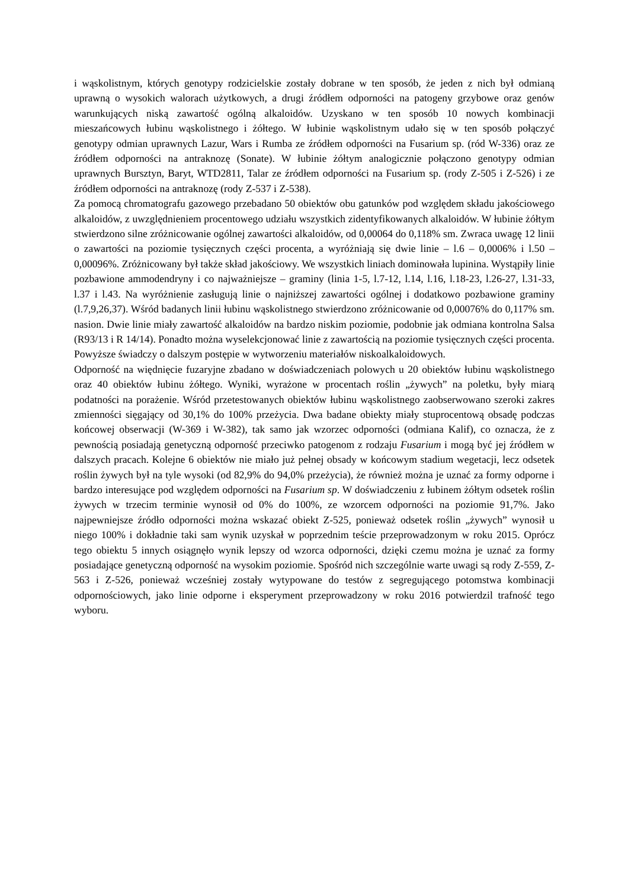i wąskolistnym, których genotypy rodzicielskie zostały dobrane w ten sposób, że jeden z nich był odmianą uprawną o wysokich walorach użytkowych, a drugi źródłem odporności na patogeny grzybowe oraz genów warunkujących niską zawartość ogólną alkaloidów. Uzyskano w ten sposób 10 nowych kombinacji mieszańcowych łubinu wąskolistnego i żółtego. W łubinie wąskolistnym udało się w ten sposób połączyć genotypy odmian uprawnych Lazur, Wars i Rumba ze źródłem odporności na Fusarium sp. (ród W-336) oraz ze źródłem odporności na antraknozę (Sonate). W łubinie żółtym analogicznie połączono genotypy odmian uprawnych Bursztyn, Baryt, WTD2811, Talar ze źródłem odporności na Fusarium sp. (rody Z-505 i Z-526) i ze źródłem odporności na antraknozę (rody Z-537 i Z-538).
Za pomocą chromatografu gazowego przebadano 50 obiektów obu gatunków pod względem składu jakościowego alkaloidów, z uwzględnieniem procentowego udziału wszystkich zidentyfikowanych alkaloidów. W łubinie żółtym stwierdzono silne zróżnicowanie ogólnej zawartości alkaloidów, od 0,00064 do 0,118% sm. Zwraca uwagę 12 linii o zawartości na poziomie tysięcznych części procenta, a wyróżniają się dwie linie – l.6 – 0,0006% i l.50 – 0,00096%. Zróżnicowany był także skład jakościowy. We wszystkich liniach dominowała lupinina. Wystąpiły linie pozbawione ammodendryny i co najważniejsze – graminy (linia 1-5, l.7-12, l.14, l.16, l.18-23, l.26-27, l.31-33, l.37 i l.43. Na wyróżnienie zasługują linie o najniższej zawartości ogólnej i dodatkowo pozbawione graminy (l.7,9,26,37). Wśród badanych linii łubinu wąskolistnego stwierdzono zróżnicowanie od 0,00076% do 0,117% sm. nasion. Dwie linie miały zawartość alkaloidów na bardzo niskim poziomie, podobnie jak odmiana kontrolna Salsa (R93/13 i R 14/14). Ponadto można wyselekcjonować linie z zawartością na poziomie tysięcznych części procenta. Powyższe świadczy o dalszym postępie w wytworzeniu materiałów niskoalkaloidowych.
Odporność na więdnięcie fuzaryjne zbadano w doświadczeniach polowych u 20 obiektów łubinu wąskolistnego oraz 40 obiektów łubinu żółtego. Wyniki, wyrażone w procentach roślin „żywych” na poletku, były miarą podatności na porażenie. Wśród przetestowanych obiektów łubinu wąskolistnego zaobserwowano szeroki zakres zmienności sięgający od 30,1% do 100% przeżycia. Dwa badane obiekty miały stuprocentową obsadę podczas końcowej obserwacji (W-369 i W-382), tak samo jak wzorzec odporności (odmiana Kalif), co oznacza, że z pewnością posiadają genetyczną odporność przeciwko patogenom z rodzaju Fusarium i mogą być jej źródłem w dalszych pracach. Kolejne 6 obiektów nie miało już pełnej obsady w końcowym stadium wegetacji, lecz odsetek roślin żywych był na tyle wysoki (od 82,9% do 94,0% przeżycia), że również można je uznać za formy odporne i bardzo interesujące pod względem odporności na Fusarium sp. W doświadczeniu z łubinem żółtym odsetek roślin żywych w trzecim terminie wynosił od 0% do 100%, ze wzorcem odporności na poziomie 91,7%. Jako najpewniejsze źródło odporności można wskazać obiekt Z-525, ponieważ odsetek roślin „żywych” wynosił u niego 100% i dokładnie taki sam wynik uzyskał w poprzednim teście przeprowadzonym w roku 2015. Oprócz tego obiektu 5 innych osiągnęło wynik lepszy od wzorca odporności, dzięki czemu można je uznać za formy posiadające genetyczną odporność na wysokim poziomie. Spośród nich szczególnie warte uwagi są rody Z-559, Z-563 i Z-526, ponieważ wcześniej zostały wytypowane do testów z segregującego potomstwa kombinacji odpornościowych, jako linie odporne i eksperyment przeprowadzony w roku 2016 potwierdzil trafność tego wyboru.